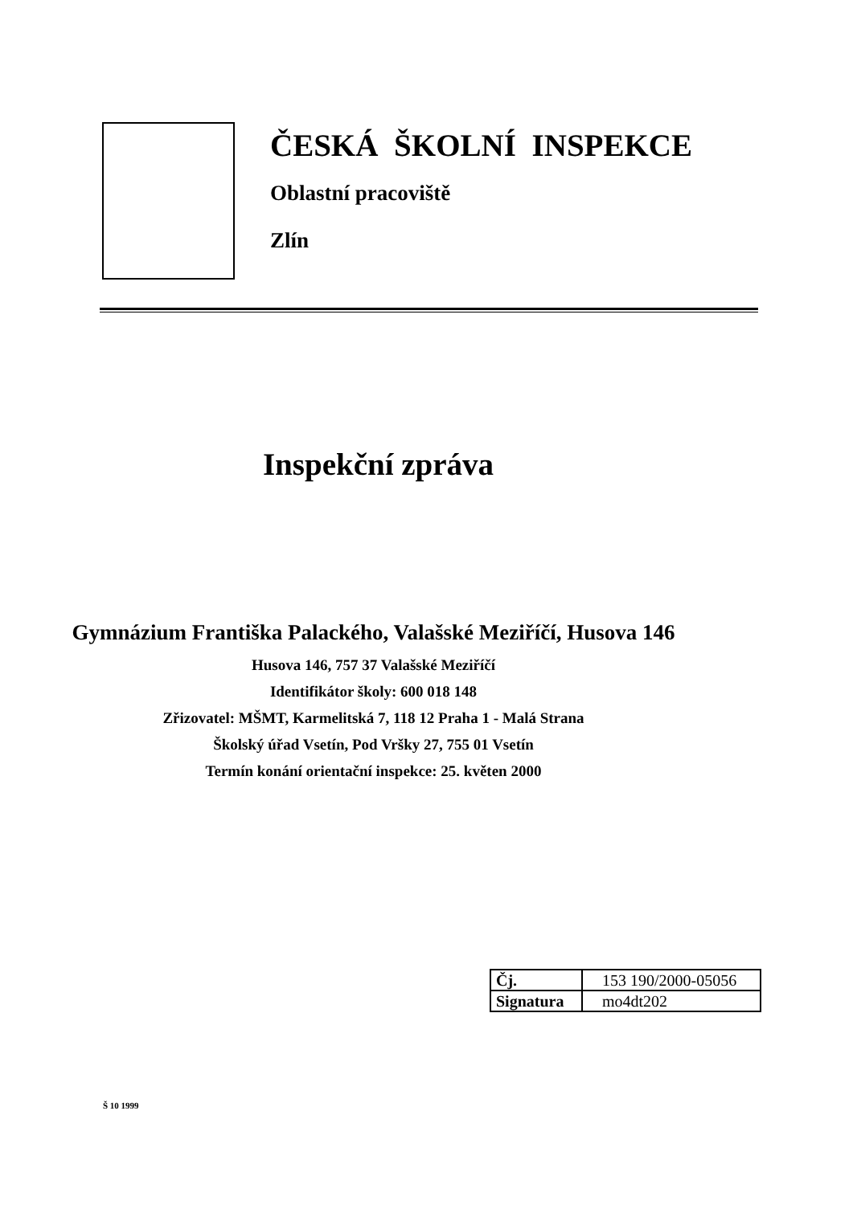ČESKÁ ŠKOLNÍ INSPEKCE
Oblastní pracoviště
Zlín
Inspekční zpráva
Gymnázium Františka Palackého, Valašské Meziříčí, Husova 146
Husova 146, 757 37 Valašské Meziříčí
Identifikátor školy: 600 018 148
Zřizovatel: MŠMT, Karmelitská 7, 118 12 Praha 1 - Malá Strana
Školský úřad Vsetín, Pod Vršky 27, 755 01 Vsetín
Termín konání orientační inspekce: 25. květen 2000
| Čj. | 153 190/2000-05056 |
| Signatura | mo4dt202 |
Š 10 1999